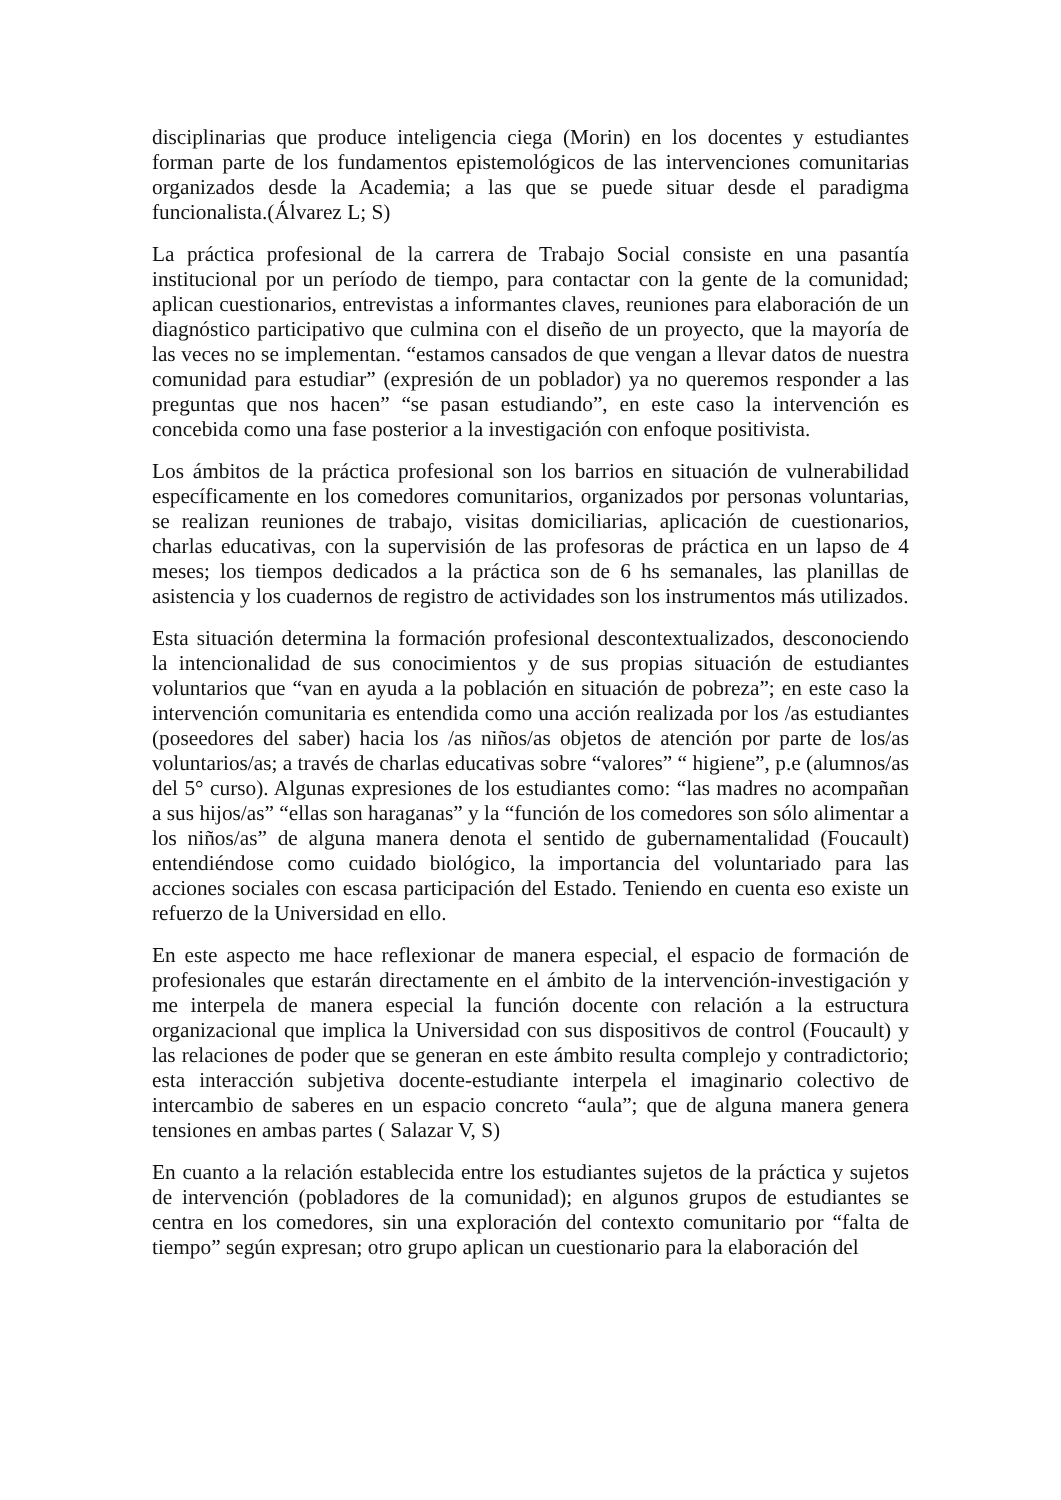disciplinarias que produce inteligencia ciega (Morin) en los docentes y estudiantes forman parte de los fundamentos epistemológicos de las intervenciones comunitarias organizados desde la Academia; a las que se puede situar desde el paradigma funcionalista.(Álvarez L; S)
La práctica profesional de la carrera de Trabajo Social consiste en una pasantía institucional por un período de tiempo, para contactar con la gente de la comunidad; aplican cuestionarios, entrevistas a informantes claves, reuniones para elaboración de un diagnóstico participativo que culmina con el diseño de un proyecto, que la mayoría de las veces no se implementan. “estamos cansados de que vengan a llevar datos de nuestra comunidad para estudiar” (expresión de un poblador) ya no queremos responder a las preguntas que nos hacen” “se pasan estudiando”, en este caso la intervención es concebida como una fase posterior a la investigación con enfoque positivista.
Los ámbitos de la práctica profesional son los barrios en situación de vulnerabilidad específicamente en los comedores comunitarios, organizados por personas voluntarias, se realizan reuniones de trabajo, visitas domiciliarias, aplicación de cuestionarios, charlas educativas, con la supervisión de las profesoras de práctica en un lapso de 4 meses; los tiempos dedicados a la práctica son de 6 hs semanales, las planillas de asistencia y los cuadernos de registro de actividades son los instrumentos más utilizados.
Esta situación determina la formación profesional descontextualizados, desconociendo la intencionalidad de sus conocimientos y de sus propias situación de estudiantes voluntarios que “van en ayuda a la población en situación de pobreza”; en este caso la intervención comunitaria es entendida como una acción realizada por los /as estudiantes (poseedores del saber) hacia los /as niños/as objetos de atención por parte de los/as voluntarios/as; a través de charlas educativas sobre “valores” “ higiene”, p.e (alumnos/as del 5° curso). Algunas expresiones de los estudiantes como: “las madres no acompañan a sus hijos/as” “ellas son haraganas” y la “función de los comedores son sólo alimentar a los niños/as” de alguna manera denota el sentido de gubernamentalidad (Foucault) entendiéndose como cuidado biológico, la importancia del voluntariado para las acciones sociales con escasa participación del Estado. Teniendo en cuenta eso existe un refuerzo de la Universidad en ello.
En este aspecto me hace reflexionar de manera especial, el espacio de formación de profesionales que estarán directamente en el ámbito de la intervención-investigación y me interpela de manera especial la función docente con relación a la estructura organizacional que implica la Universidad con sus dispositivos de control (Foucault) y las relaciones de poder que se generan en este ámbito resulta complejo y contradictorio; esta interacción subjetiva docente-estudiante interpela el imaginario colectivo de intercambio de saberes en un espacio concreto “aula”; que de alguna manera genera tensiones en ambas partes ( Salazar V, S)
En cuanto a la relación establecida entre los estudiantes sujetos de la práctica y sujetos de intervención (pobladores de la comunidad); en algunos grupos de estudiantes se centra en los comedores, sin una exploración del contexto comunitario por “falta de tiempo” según expresan; otro grupo aplican un cuestionario para la elaboración del